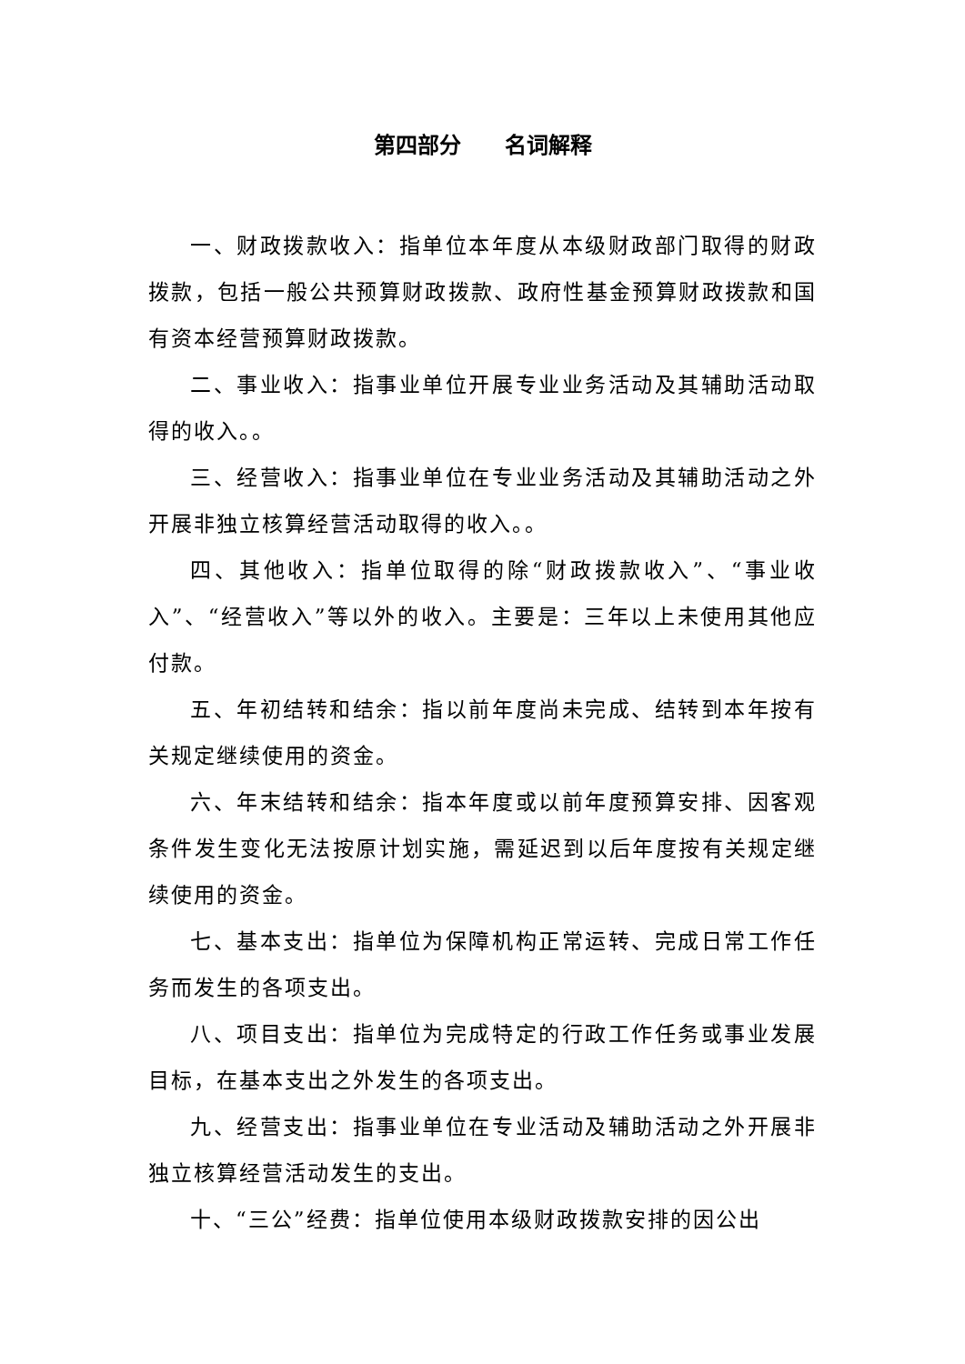第四部分　　名词解释
一、财政拨款收入：指单位本年度从本级财政部门取得的财政拨款，包括一般公共预算财政拨款、政府性基金预算财政拨款和国有资本经营预算财政拨款。
二、事业收入：指事业单位开展专业业务活动及其辅助活动取得的收入。。
三、经营收入：指事业单位在专业业务活动及其辅助活动之外开展非独立核算经营活动取得的收入。。
四、其他收入：指单位取得的除“财政拨款收入”、“事业收入”、“经营收入”等以外的收入。主要是：三年以上未使用其他应付款。
五、年初结转和结余：指以前年度尚未完成、结转到本年按有关规定继续使用的资金。
六、年末结转和结余：指本年度或以前年度预算安排、因客观条件发生变化无法按原计划实施，需延迟到以后年度按有关规定继续使用的资金。
七、基本支出：指单位为保障机构正常运转、完成日常工作任务而发生的各项支出。
八、项目支出：指单位为完成特定的行政工作任务或事业发展目标，在基本支出之外发生的各项支出。
九、经营支出：指事业单位在专业活动及辅助活动之外开展非独立核算经营活动发生的支出。
十、“三公”经费：指单位使用本级财政拨款安排的因公出